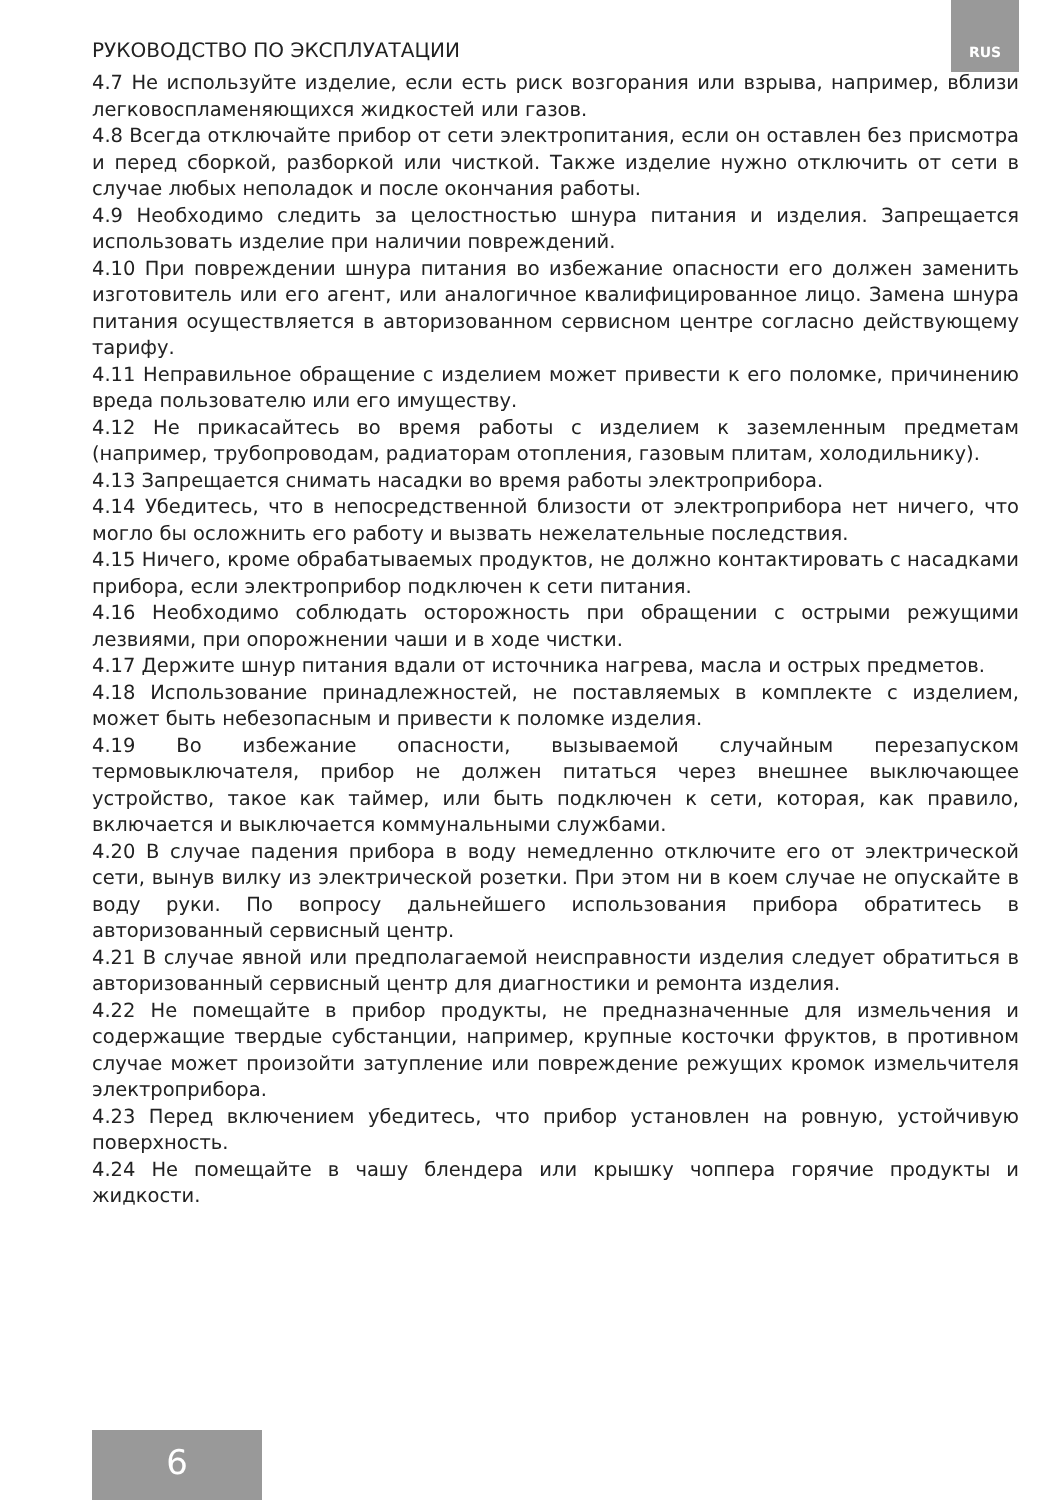РУКОВОДСТВО ПО ЭКСПЛУАТАЦИИ RUS
4.7 Не используйте изделие, если есть риск возгорания или взрыва, например, вблизи легковоспламеняющихся жидкостей или газов.
4.8 Всегда отключайте прибор от сети электропитания, если он оставлен без присмотра и перед сборкой, разборкой или чисткой. Также изделие нужно отключить от сети в случае любых неполадок и после окончания работы.
4.9 Необходимо следить за целостностью шнура питания и изделия. Запрещается использовать изделие при наличии повреждений.
4.10 При повреждении шнура питания во избежание опасности его должен заменить изготовитель или его агент, или аналогичное квалифицированное лицо. Замена шнура питания осуществляется в авторизованном сервисном центре согласно действующему тарифу.
4.11 Неправильное обращение с изделием может привести к его поломке, причинению вреда пользователю или его имуществу.
4.12 Не прикасайтесь во время работы с изделием к заземленным предметам (например, трубопроводам, радиаторам отопления, газовым плитам, холодильнику).
4.13 Запрещается снимать насадки во время работы электроприбора.
4.14 Убедитесь, что в непосредственной близости от электроприбора нет ничего, что могло бы осложнить его работу и вызвать нежелательные последствия.
4.15 Ничего, кроме обрабатываемых продуктов, не должно контактировать с насадками прибора, если электроприбор подключен к сети питания.
4.16 Необходимо соблюдать осторожность при обращении с острыми режущими лезвиями, при опорожнении чаши и в ходе чистки.
4.17 Держите шнур питания вдали от источника нагрева, масла и острых предметов.
4.18 Использование принадлежностей, не поставляемых в комплекте с изделием, может быть небезопасным и привести к поломке изделия.
4.19 Во избежание опасности, вызываемой случайным перезапуском термовыключателя, прибор не должен питаться через внешнее выключающее устройство, такое как таймер, или быть подключен к сети, которая, как правило, включается и выключается коммунальными службами.
4.20 В случае падения прибора в воду немедленно отключите его от электрической сети, вынув вилку из электрической розетки. При этом ни в коем случае не опускайте в воду руки. По вопросу дальнейшего использования прибора обратитесь в авторизованный сервисный центр.
4.21 В случае явной или предполагаемой неисправности изделия следует обратиться в авторизованный сервисный центр для диагностики и ремонта изделия.
4.22 Не помещайте в прибор продукты, не предназначенные для измельчения и содержащие твердые субстанции, например, крупные косточки фруктов, в противном случае может произойти затупление или повреждение режущих кромок измельчителя электроприбора.
4.23 Перед включением убедитесь, что прибор установлен на ровную, устойчивую поверхность.
4.24 Не помещайте в чашу блендера или крышку чоппера горячие продукты и жидкости.
6